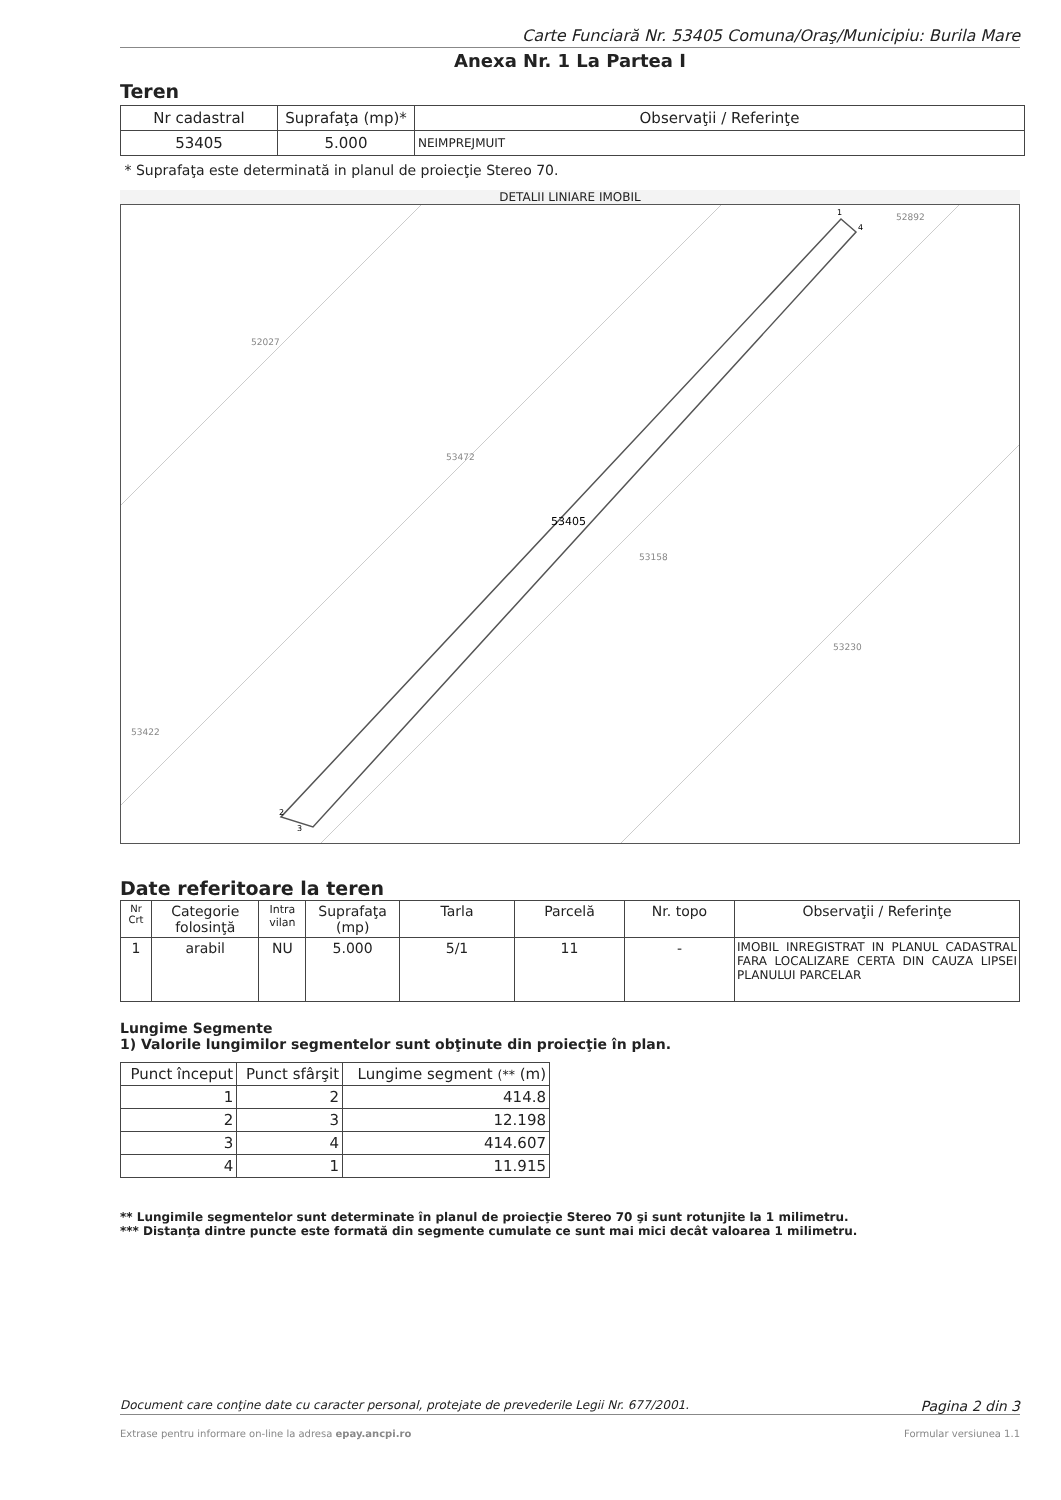Carte Funciară Nr. 53405 Comuna/Oraş/Municipiu: Burila Mare
Anexa Nr. 1 La Partea I
Teren
| Nr cadastral | Suprafaţa (mp)* | Observaţii / Referinţe |
| --- | --- | --- |
| 53405 | 5.000 | NEIMPREJMUIT |
* Suprafaţa este determinată in planul de proiecţie Stereo 70.
DETALII LINIARE IMOBIL
52027
53472
53158
53230
53422
52892
53405
1
4
2
3
Date referitoare la teren
| Nr Crt | Categorie folosinţă | Intra vilan | Suprafaţa (mp) | Tarla | Parcelă | Nr. topo | Observaţii / Referinţe |
| --- | --- | --- | --- | --- | --- | --- | --- |
| 1 | arabil | NU | 5.000 | 5/1 | 11 | - | IMOBIL INREGISTRAT IN PLANUL CADASTRAL FARA LOCALIZARE CERTA DIN CAUZA LIPSEI PLANULUI PARCELAR |
Lungime Segmente
1) Valorile lungimilor segmentelor sunt obţinute din proiecţie în plan.
| Punct început | Punct sfârşit | Lungime segment (** (m) |
| --- | --- | --- |
| 1 | 2 | 414.8 |
| 2 | 3 | 12.198 |
| 3 | 4 | 414.607 |
| 4 | 1 | 11.915 |
** Lungimile segmentelor sunt determinate în planul de proiecţie Stereo 70 şi sunt rotunjite la 1 milimetru.
*** Distanţa dintre puncte este formată din segmente cumulate ce sunt mai mici decât valoarea 1 milimetru.
Document care conţine date cu caracter personal, protejate de prevederile Legii Nr. 677/2001. Pagina 2 din 3
Extrase pentru informare on-line la adresa epay.ancpi.ro Formular versiunea 1.1